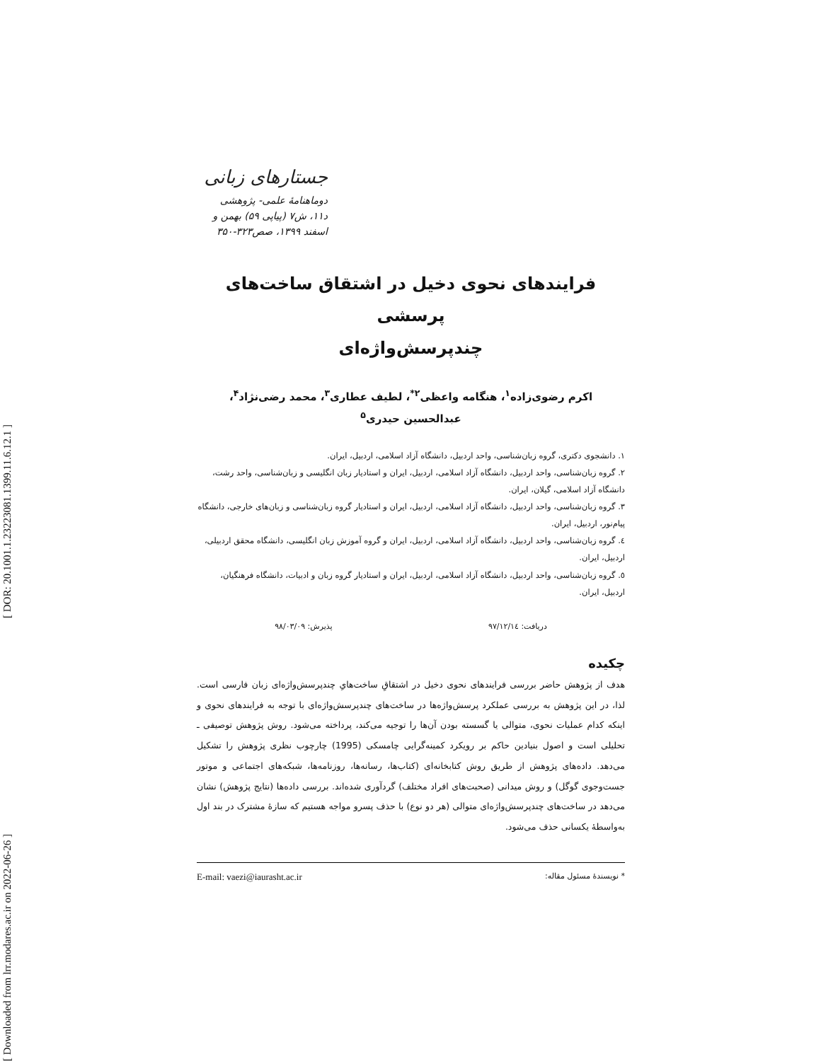[ DOR: 20.1001.1.23223081.1399.11.6.12.1 ]
[ Downloaded from lrr.modares.ac.ir on 2022-06-26 ]
جستارهای زبانی
دوماهنامهٔ علمی- پژوهشی
د۱۱، ش۷ (پیاپی ۵۹) بهمن و اسفند ۱۳۹۹، صص۳۲۳-۳۵۰
فرایندهای نحوی دخیل در اشتقاق ساخت‌های پرسشی
چندپرسش‌واژه‌ای
اکرم رضوی‌زاده<sup>۱</sup>، هنگامه واعظی<sup>۲*</sup>، لطیف عطاری<sup>۳</sup>، محمد رضی‌نژاد<sup>۴</sup>،
عبدالحسین حیدری<sup>۵</sup>
۱. دانشجوی دکتری، گروه زبان‌شناسی، واحد اردبیل، دانشگاه آزاد اسلامی، اردبیل، ایران.
۲. گروه زبان‌شناسی، واحد اردبیل، دانشگاه آزاد اسلامی، اردبیل، ایران و استادیار زبان انگلیسی و زبان‌شناسی، واحد رشت، دانشگاه آزاد اسلامی، گیلان، ایران.
۳. گروه زبان‌شناسی، واحد اردبیل، دانشگاه آزاد اسلامی، اردبیل، ایران و استادیار گروه زبان‌شناسی و زبان‌های خارجی، دانشگاه پیام‌نور، اردبیل، ایران.
٤. گروه زبان‌شناسی، واحد اردبیل، دانشگاه آزاد اسلامی، اردبیل، ایران و گروه آموزش زبان انگلیسی، دانشگاه محقق اردبیلی، اردبیل، ایران.
٥. گروه زبان‌شناسی، واحد اردبیل، دانشگاه آزاد اسلامی، اردبیل، ایران و استادیار گروه زبان و ادبیات، دانشگاه فرهنگیان، اردبیل، ایران.
دریافت: ۹۷/۱۲/۱٤ پذیرش: ۹۸/۰۳/۰۹
چکیده
هدف از پژوهش حاضر بررسی فرایندهای نحوی دخیل در اشتقاقِ ساخت‌هایِ چندپرسش‌واژه‌ای زبان فارسی است. لذا، در این پژوهش به بررسی عملکرد پرسش‌واژه‌ها در ساخت‌های چندپرسش‌واژه‌ای با توجه به فرایندهای نحوی و اینکه کدام عملیات نحوی، متوالی یا گسسته بودن آن‌ها را توجیه می‌کند، پرداخته می‌شود. روش پژوهش توصیفی ـ تحلیلی است و اصول بنیادین حاکم بر رویکرد کمینه‌گرایی چامسکی (1995) چارچوب نظری پژوهش را تشکیل می‌دهد. داده‌های پژوهش از طریق روش کتابخانه‌ای (کتاب‌ها، رسانه‌ها، روزنامه‌ها، شبکه‌های اجتماعی و موتور جست‌وجوی گوگل) و روش میدانی (صحبت‌های افراد مختلف) گردآوری شده‌اند. بررسی داده‌ها (نتایج پژوهش) نشان می‌دهد در ساخت‌های چندپرسش‌واژه‌ای متوالی (هر دو نوع) با حذف پسرو مواجه هستیم که سازهٔ مشترک در بند اول به‌واسطهٔ یکسانی حذف می‌شود.
* نویسندهٔ مسئول مقاله: E-mail: vaezi@iaurasht.ac.ir